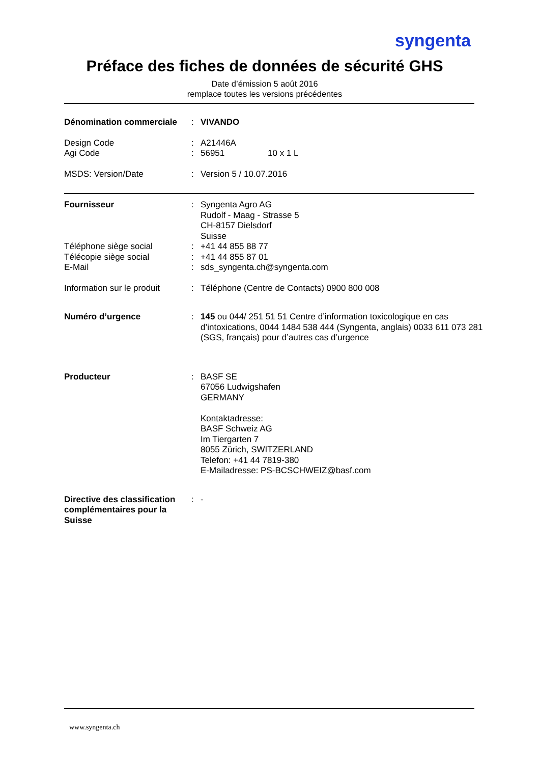syngenta
Préface des fiches de données de sécurité GHS
Date d’émission 5 août 2016
remplace toutes les versions précédentes
Dénomination commerciale : VIVANDO
Design Code : A21446A
Agi Code : 56951 10 x 1 L
MSDS: Version/Date : Version 5 / 10.07.2016
Fournisseur : Syngenta Agro AG
Rudolf - Maag - Strasse 5
CH-8157 Dielsdorf
Suisse
Téléphone siège social : +41 44 855 88 77
Télécopie siège social : +41 44 855 87 01
E-Mail : sds_syngenta.ch@syngenta.com
Information sur le produit
: Téléphone (Centre de Contacts) 0900 800 008
Numéro d’urgence : 145 ou 044/ 251 51 51 Centre d’information toxicologique en cas d’intoxications, 0044 1484 538 444 (Syngenta, anglais) 0033 611 073 281 (SGS, français) pour d’autres cas d’urgence
Producteur : BASF SE
67056 Ludwigshafen
GERMANY
Kontaktadresse:
BASF Schweiz AG
Im Tiergarten 7
8055 Zürich, SWITZERLAND
Telefon: +41 44 7819-380
E-Mailadresse: PS-BCSCHWEIZ@basf.com
Directive des classification complémentaires pour la Suisse
: -
www.syngenta.ch